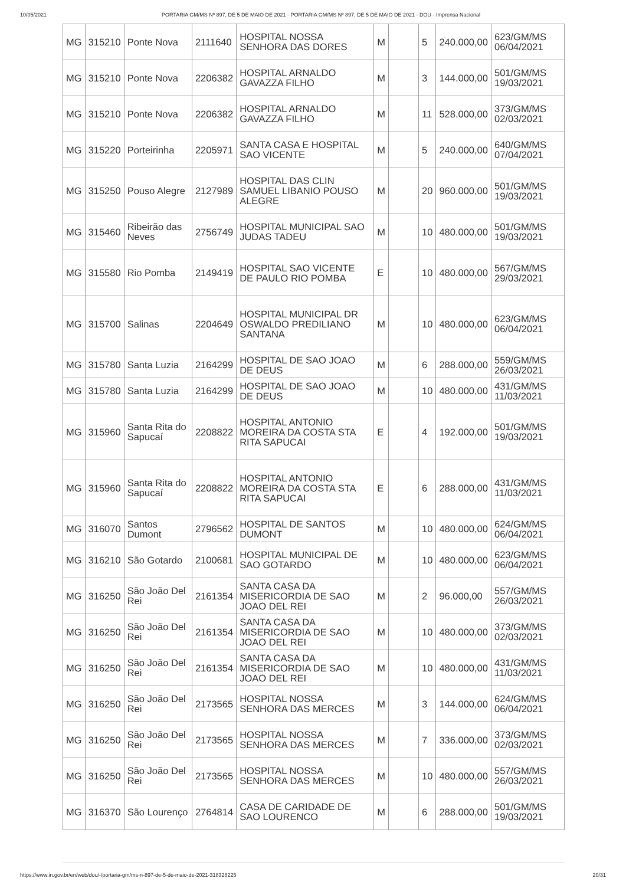10/05/2021 PORTARIA GM/MS Nº 897, DE 5 DE MAIO DE 2021 - PORTARIA GM/MS Nº 897, DE 5 DE MAIO DE 2021 - DOU - Imprensa Nacional
| MG | 315210 | Ponte Nova | 2111640 | HOSPITAL NOSSA SENHORA DAS DORES | M | | 5 | 240.000,00 | 623/GM/MS 06/04/2021 |
| MG | 315210 | Ponte Nova | 2206382 | HOSPITAL ARNALDO GAVAZZA FILHO | M | | 3 | 144.000,00 | 501/GM/MS 19/03/2021 |
| MG | 315210 | Ponte Nova | 2206382 | HOSPITAL ARNALDO GAVAZZA FILHO | M | | 11 | 528.000,00 | 373/GM/MS 02/03/2021 |
| MG | 315220 | Porteirinha | 2205971 | SANTA CASA E HOSPITAL SAO VICENTE | M | | 5 | 240.000,00 | 640/GM/MS 07/04/2021 |
| MG | 315250 | Pouso Alegre | 2127989 | HOSPITAL DAS CLIN SAMUEL LIBANIO POUSO ALEGRE | M | | 20 | 960.000,00 | 501/GM/MS 19/03/2021 |
| MG | 315460 | Ribeirão das Neves | 2756749 | HOSPITAL MUNICIPAL SAO JUDAS TADEU | M | | 10 | 480.000,00 | 501/GM/MS 19/03/2021 |
| MG | 315580 | Rio Pomba | 2149419 | HOSPITAL SAO VICENTE DE PAULO RIO POMBA | E | | 10 | 480.000,00 | 567/GM/MS 29/03/2021 |
| MG | 315700 | Salinas | 2204649 | HOSPITAL MUNICIPAL DR OSWALDO PREDILIANO SANTANA | M | | 10 | 480.000,00 | 623/GM/MS 06/04/2021 |
| MG | 315780 | Santa Luzia | 2164299 | HOSPITAL DE SAO JOAO DE DEUS | M | | 6 | 288.000,00 | 559/GM/MS 26/03/2021 |
| MG | 315780 | Santa Luzia | 2164299 | HOSPITAL DE SAO JOAO DE DEUS | M | | 10 | 480.000,00 | 431/GM/MS 11/03/2021 |
| MG | 315960 | Santa Rita do Sapucaí | 2208822 | HOSPITAL ANTONIO MOREIRA DA COSTA STA RITA SAPUCAI | E | | 4 | 192.000,00 | 501/GM/MS 19/03/2021 |
| MG | 315960 | Santa Rita do Sapucaí | 2208822 | HOSPITAL ANTONIO MOREIRA DA COSTA STA RITA SAPUCAI | E | | 6 | 288.000,00 | 431/GM/MS 11/03/2021 |
| MG | 316070 | Santos Dumont | 2796562 | HOSPITAL DE SANTOS DUMONT | M | | 10 | 480.000,00 | 624/GM/MS 06/04/2021 |
| MG | 316210 | São Gotardo | 2100681 | HOSPITAL MUNICIPAL DE SAO GOTARDO | M | | 10 | 480.000,00 | 623/GM/MS 06/04/2021 |
| MG | 316250 | São João Del Rei | 2161354 | SANTA CASA DA MISERICORDIA DE SAO JOAO DEL REI | M | | 2 | 96.000,00 | 557/GM/MS 26/03/2021 |
| MG | 316250 | São João Del Rei | 2161354 | SANTA CASA DA MISERICORDIA DE SAO JOAO DEL REI | M | | 10 | 480.000,00 | 373/GM/MS 02/03/2021 |
| MG | 316250 | São João Del Rei | 2161354 | SANTA CASA DA MISERICORDIA DE SAO JOAO DEL REI | M | | 10 | 480.000,00 | 431/GM/MS 11/03/2021 |
| MG | 316250 | São João Del Rei | 2173565 | HOSPITAL NOSSA SENHORA DAS MERCES | M | | 3 | 144.000,00 | 624/GM/MS 06/04/2021 |
| MG | 316250 | São João Del Rei | 2173565 | HOSPITAL NOSSA SENHORA DAS MERCES | M | | 7 | 336.000,00 | 373/GM/MS 02/03/2021 |
| MG | 316250 | São João Del Rei | 2173565 | HOSPITAL NOSSA SENHORA DAS MERCES | M | | 10 | 480.000,00 | 557/GM/MS 26/03/2021 |
| MG | 316370 | São Lourenço | 2764814 | CASA DE CARIDADE DE SAO LOURENCO | M | | 6 | 288.000,00 | 501/GM/MS 19/03/2021 |
https://www.in.gov.br/en/web/dou/-/portaria-gm/ms-n-897-de-5-de-maio-de-2021-318328225 20/31